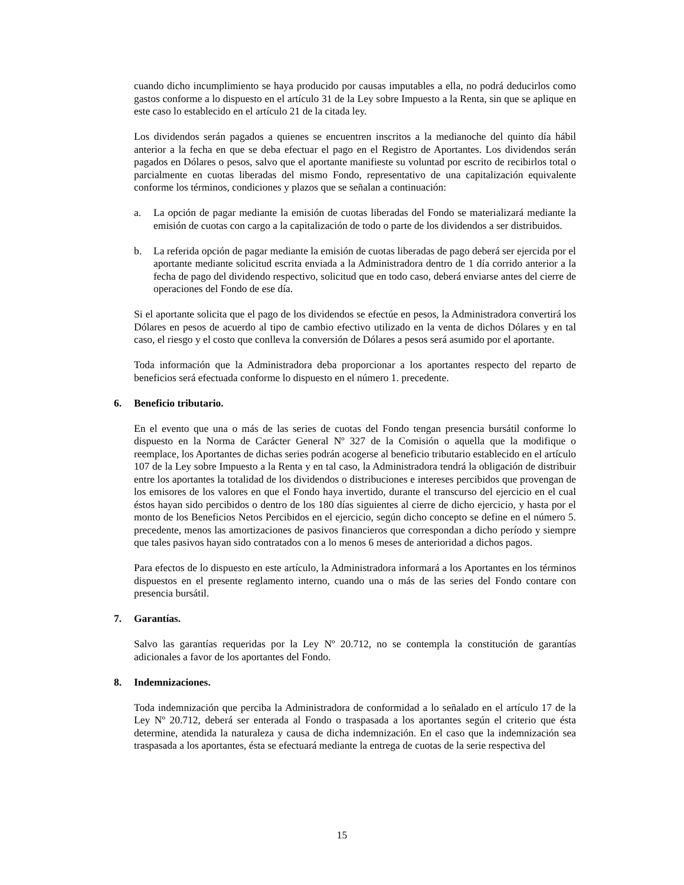cuando dicho incumplimiento se haya producido por causas imputables a ella, no podrá deducirlos como gastos conforme a lo dispuesto en el artículo 31 de la Ley sobre Impuesto a la Renta, sin que se aplique en este caso lo establecido en el artículo 21 de la citada ley.
Los dividendos serán pagados a quienes se encuentren inscritos a la medianoche del quinto día hábil anterior a la fecha en que se deba efectuar el pago en el Registro de Aportantes. Los dividendos serán pagados en Dólares o pesos, salvo que el aportante manifieste su voluntad por escrito de recibirlos total o parcialmente en cuotas liberadas del mismo Fondo, representativo de una capitalización equivalente conforme los términos, condiciones y plazos que se señalan a continuación:
a. La opción de pagar mediante la emisión de cuotas liberadas del Fondo se materializará mediante la emisión de cuotas con cargo a la capitalización de todo o parte de los dividendos a ser distribuidos.
b. La referida opción de pagar mediante la emisión de cuotas liberadas de pago deberá ser ejercida por el aportante mediante solicitud escrita enviada a la Administradora dentro de 1 día corrido anterior a la fecha de pago del dividendo respectivo, solicitud que en todo caso, deberá enviarse antes del cierre de operaciones del Fondo de ese día.
Si el aportante solicita que el pago de los dividendos se efectúe en pesos, la Administradora convertirá los Dólares en pesos de acuerdo al tipo de cambio efectivo utilizado en la venta de dichos Dólares y en tal caso, el riesgo y el costo que conlleva la conversión de Dólares a pesos será asumido por el aportante.
Toda información que la Administradora deba proporcionar a los aportantes respecto del reparto de beneficios será efectuada conforme lo dispuesto en el número 1. precedente.
6. Beneficio tributario.
En el evento que una o más de las series de cuotas del Fondo tengan presencia bursátil conforme lo dispuesto en la Norma de Carácter General Nº 327 de la Comisión o aquella que la modifique o reemplace, los Aportantes de dichas series podrán acogerse al beneficio tributario establecido en el artículo 107 de la Ley sobre Impuesto a la Renta y en tal caso, la Administradora tendrá la obligación de distribuir entre los aportantes la totalidad de los dividendos o distribuciones e intereses percibidos que provengan de los emisores de los valores en que el Fondo haya invertido, durante el transcurso del ejercicio en el cual éstos hayan sido percibidos o dentro de los 180 días siguientes al cierre de dicho ejercicio, y hasta por el monto de los Beneficios Netos Percibidos en el ejercicio, según dicho concepto se define en el número 5. precedente, menos las amortizaciones de pasivos financieros que correspondan a dicho período y siempre que tales pasivos hayan sido contratados con a lo menos 6 meses de anterioridad a dichos pagos.
Para efectos de lo dispuesto en este artículo, la Administradora informará a los Aportantes en los términos dispuestos en el presente reglamento interno, cuando una o más de las series del Fondo contare con presencia bursátil.
7. Garantías.
Salvo las garantías requeridas por la Ley Nº 20.712, no se contempla la constitución de garantías adicionales a favor de los aportantes del Fondo.
8. Indemnizaciones.
Toda indemnización que perciba la Administradora de conformidad a lo señalado en el artículo 17 de la Ley Nº 20.712, deberá ser enterada al Fondo o traspasada a los aportantes según el criterio que ésta determine, atendida la naturaleza y causa de dicha indemnización. En el caso que la indemnización sea traspasada a los aportantes, ésta se efectuará mediante la entrega de cuotas de la serie respectiva del
15